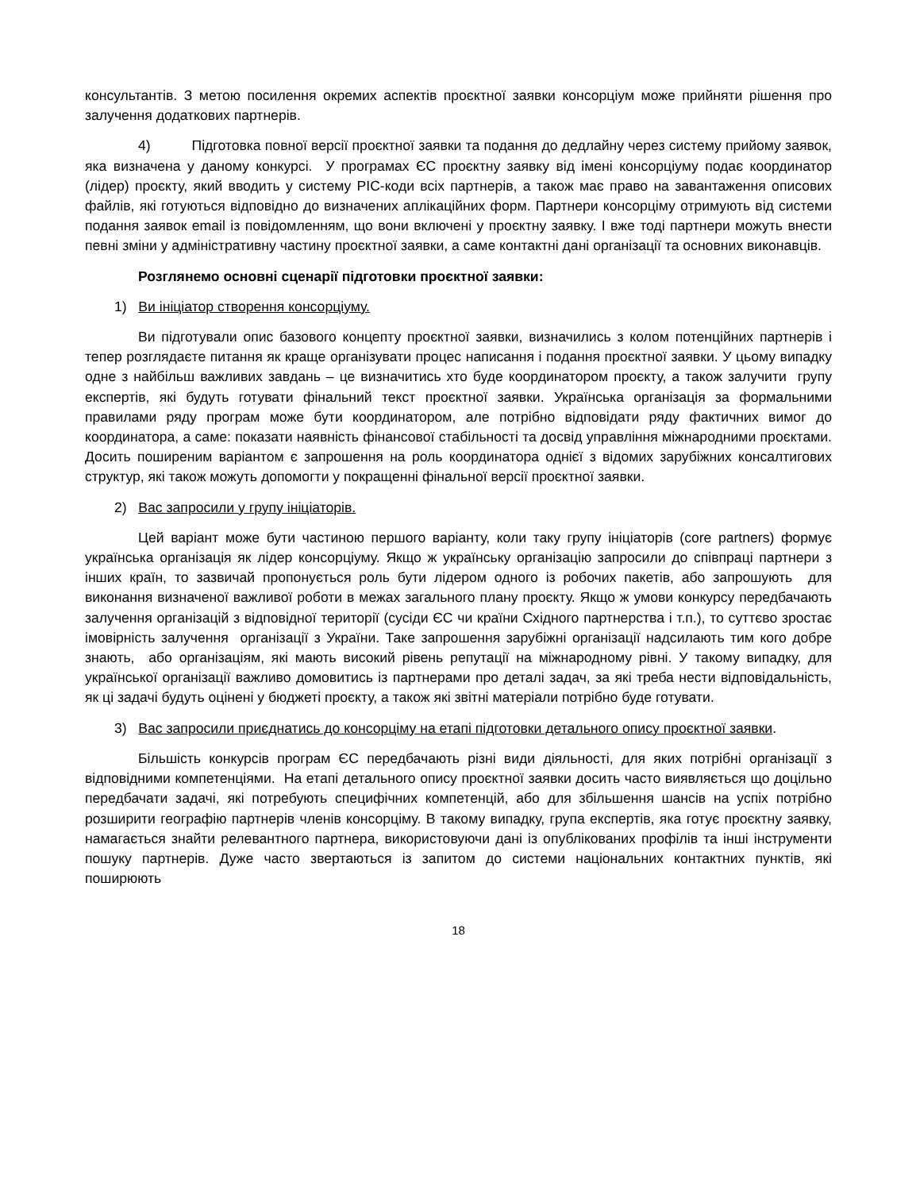консультантів. З метою посилення окремих аспектів проєктної заявки консорціум може прийняти рішення про залучення додаткових партнерів.
4) Підготовка повної версії проєктної заявки та подання до дедлайну через систему прийому заявок, яка визначена у даному конкурсі. У програмах ЄС проєктну заявку від імені консорціуму подає координатор (лідер) проєкту, який вводить у систему PIC-коди всіх партнерів, а також має право на завантаження описових файлів, які готуються відповідно до визначених аплікаційних форм. Партнери консорціму отримують від системи подання заявок email із повідомленням, що вони включені у проєктну заявку. І вже тоді партнери можуть внести певні зміни у адміністративну частину проєктної заявки, а саме контактні дані організації та основних виконавців.
Розглянемо основні сценарії підготовки проєктної заявки:
1) Ви ініціатор створення консорціуму.
Ви підготували опис базового концепту проєктної заявки, визначились з колом потенційних партнерів і тепер розглядаєте питання як краще організувати процес написання і подання проєктної заявки. У цьому випадку одне з найбільш важливих завдань – це визначитись хто буде координатором проєкту, а також залучити групу експертів, які будуть готувати фінальний текст проєктної заявки. Українська організація за формальними правилами ряду програм може бути координатором, але потрібно відповідати ряду фактичних вимог до координатора, а саме: показати наявність фінансової стабільності та досвід управління міжнародними проєктами. Досить поширеним варіантом є запрошення на роль координатора однієї з відомих зарубіжних консалтигових структур, які також можуть допомогти у покращенні фінальної версії проєктної заявки.
2) Вас запросили у групу ініціаторів.
Цей варіант може бути частиною першого варіанту, коли таку групу ініціаторів (core partners) формує українська організація як лідер консорціуму. Якщо ж українську організацію запросили до співпраці партнери з інших країн, то зазвичай пропонується роль бути лідером одного із робочих пакетів, або запрошують для виконання визначеної важливої роботи в межах загального плану проєкту. Якщо ж умови конкурсу передбачають залучення організацій з відповідної території (сусіди ЄС чи країни Східного партнерства і т.п.), то суттєво зростає імовірність залучення організації з України. Таке запрошення зарубіжні організації надсилають тим кого добре знають, або організаціям, які мають високий рівень репутації на міжнародному рівні. У такому випадку, для української організації важливо домовитись із партнерами про деталі задач, за які треба нести відповідальність, як ці задачі будуть оцінені у бюджеті проєкту, а також які звітні матеріали потрібно буде готувати.
3) Вас запросили приєднатись до консорціму на етапі підготовки детального опису проєктної заявки.
Більшість конкурсів програм ЄС передбачають різні види діяльності, для яких потрібні організації з відповідними компетенціями. На етапі детального опису проєктної заявки досить часто виявляється що доцільно передбачати задачі, які потребують специфічних компетенцій, або для збільшення шансів на успіх потрібно розширити географію партнерів членів консорціму. В такому випадку, група експертів, яка готує проєктну заявку, намагається знайти релевантного партнера, використовуючи дані із опублікованих профілів та інші інструменти пошуку партнерів. Дуже часто звертаються із запитом до системи національних контактних пунктів, які поширюють
18